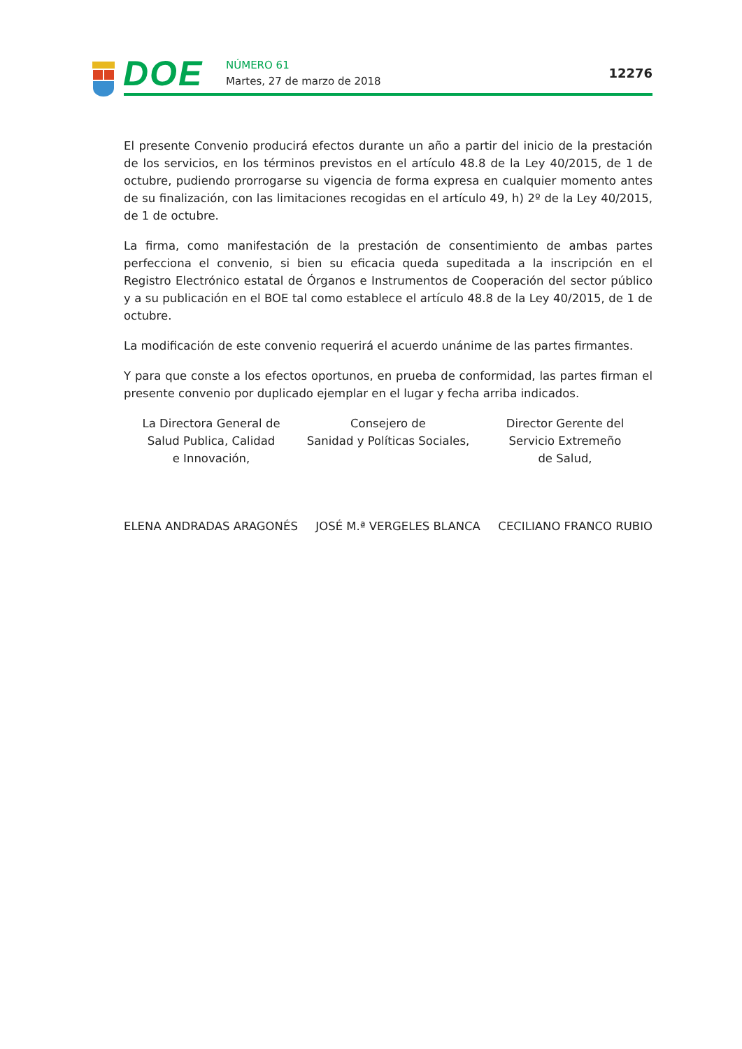DOE NÚMERO 61
Martes, 27 de marzo de 2018
12276
El presente Convenio producirá efectos durante un año a partir del inicio de la prestación de los servicios, en los términos previstos en el artículo 48.8 de la Ley 40/2015, de 1 de octubre, pudiendo prorrogarse su vigencia de forma expresa en cualquier momento antes de su finalización, con las limitaciones recogidas en el artículo 49, h) 2º de la Ley 40/2015, de 1 de octubre.
La firma, como manifestación de la prestación de consentimiento de ambas partes perfecciona el convenio, si bien su eficacia queda supeditada a la inscripción en el Registro Electrónico estatal de Órganos e Instrumentos de Cooperación del sector público y a su publicación en el BOE tal como establece el artículo 48.8 de la Ley 40/2015, de 1 de octubre.
La modificación de este convenio requerirá el acuerdo unánime de las partes firmantes.
Y para que conste a los efectos oportunos, en prueba de conformidad, las partes firman el presente convenio por duplicado ejemplar en el lugar y fecha arriba indicados.
La Directora General de
Salud Publica, Calidad
e Innovación,
Consejero de
Sanidad y Políticas Sociales,
Director Gerente del
Servicio Extremeño
de Salud,
ELENA ANDRADAS ARAGONÉS JOSÉ M.ª VERGELES BLANCA CECILIANO FRANCO RUBIO